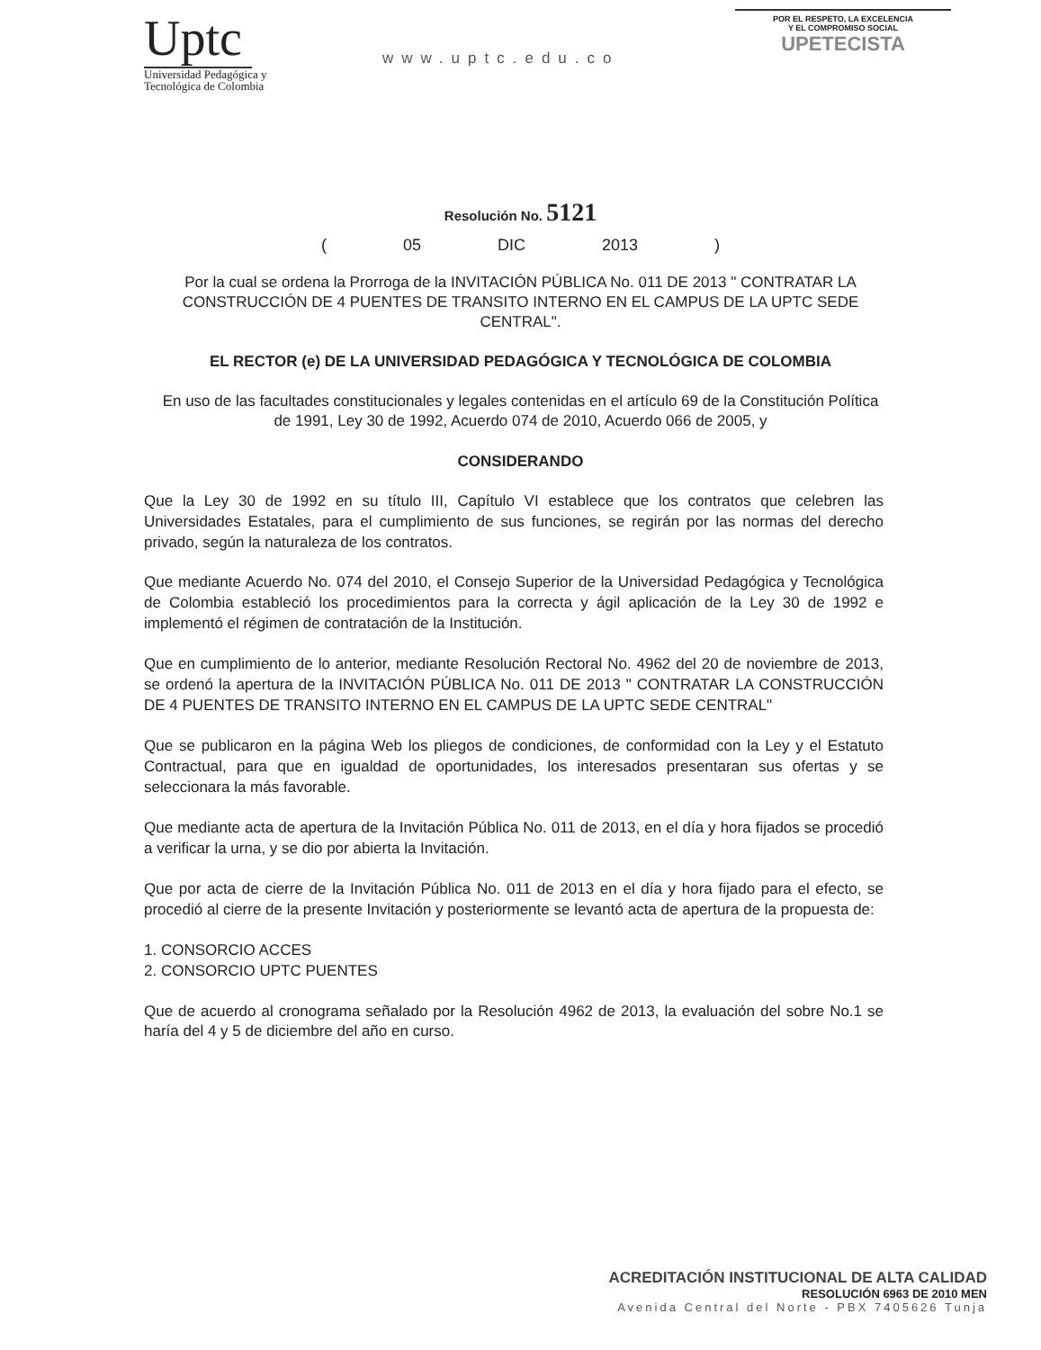Uptc
Universidad Pedagógica y
Tecnológica de Colombia
www.uptc.edu.co
POR EL RESPETO, LA EXCELENCIA
Y EL COMPROMISO SOCIAL
UPETECISTA
Resolución No. 5121
( 05 DIC 2013 )
Por la cual se ordena la Prorroga de la INVITACIÓN PÚBLICA No. 011 DE 2013 " CONTRATAR LA CONSTRUCCIÓN DE 4 PUENTES DE TRANSITO INTERNO EN EL CAMPUS DE LA UPTC SEDE CENTRAL".
EL RECTOR (e) DE LA UNIVERSIDAD PEDAGÓGICA Y TECNOLÓGICA DE COLOMBIA
En uso de las facultades constitucionales y legales contenidas en el artículo 69 de la Constitución Política de 1991, Ley 30 de 1992, Acuerdo 074 de 2010, Acuerdo 066 de 2005, y
CONSIDERANDO
Que la Ley 30 de 1992 en su título III, Capítulo VI establece que los contratos que celebren las Universidades Estatales, para el cumplimiento de sus funciones, se regirán por las normas del derecho privado, según la naturaleza de los contratos.
Que mediante Acuerdo No. 074 del 2010, el Consejo Superior de la Universidad Pedagógica y Tecnológica de Colombia estableció los procedimientos para la correcta y ágil aplicación de la Ley 30 de 1992 e implementó el régimen de contratación de la Institución.
Que en cumplimiento de lo anterior, mediante Resolución Rectoral No. 4962 del 20 de noviembre de 2013, se ordenó la apertura de la INVITACIÓN PÚBLICA No. 011 DE 2013 " CONTRATAR LA CONSTRUCCIÓN DE 4 PUENTES DE TRANSITO INTERNO EN EL CAMPUS DE LA UPTC SEDE CENTRAL"
Que se publicaron en la página Web los pliegos de condiciones, de conformidad con la Ley y el Estatuto Contractual, para que en igualdad de oportunidades, los interesados presentaran sus ofertas y se seleccionara la más favorable.
Que mediante acta de apertura de la Invitación Pública No. 011 de 2013, en el día y hora fijados se procedió a verificar la urna, y se dio por abierta la Invitación.
Que por acta de cierre de la Invitación Pública No. 011 de 2013 en el día y hora fijado para el efecto, se procedió al cierre de la presente Invitación y posteriormente se levantó acta de apertura de la propuesta de:
1. CONSORCIO ACCES
2. CONSORCIO UPTC PUENTES
Que de acuerdo al cronograma señalado por la Resolución 4962 de 2013, la evaluación del sobre No.1 se haría del 4 y 5 de diciembre del año en curso.
ACREDITACIÓN INSTITUCIONAL DE ALTA CALIDAD
RESOLUCIÓN 6963 DE 2010 MEN
Avenida Central del Norte - PBX 7405626 Tunja